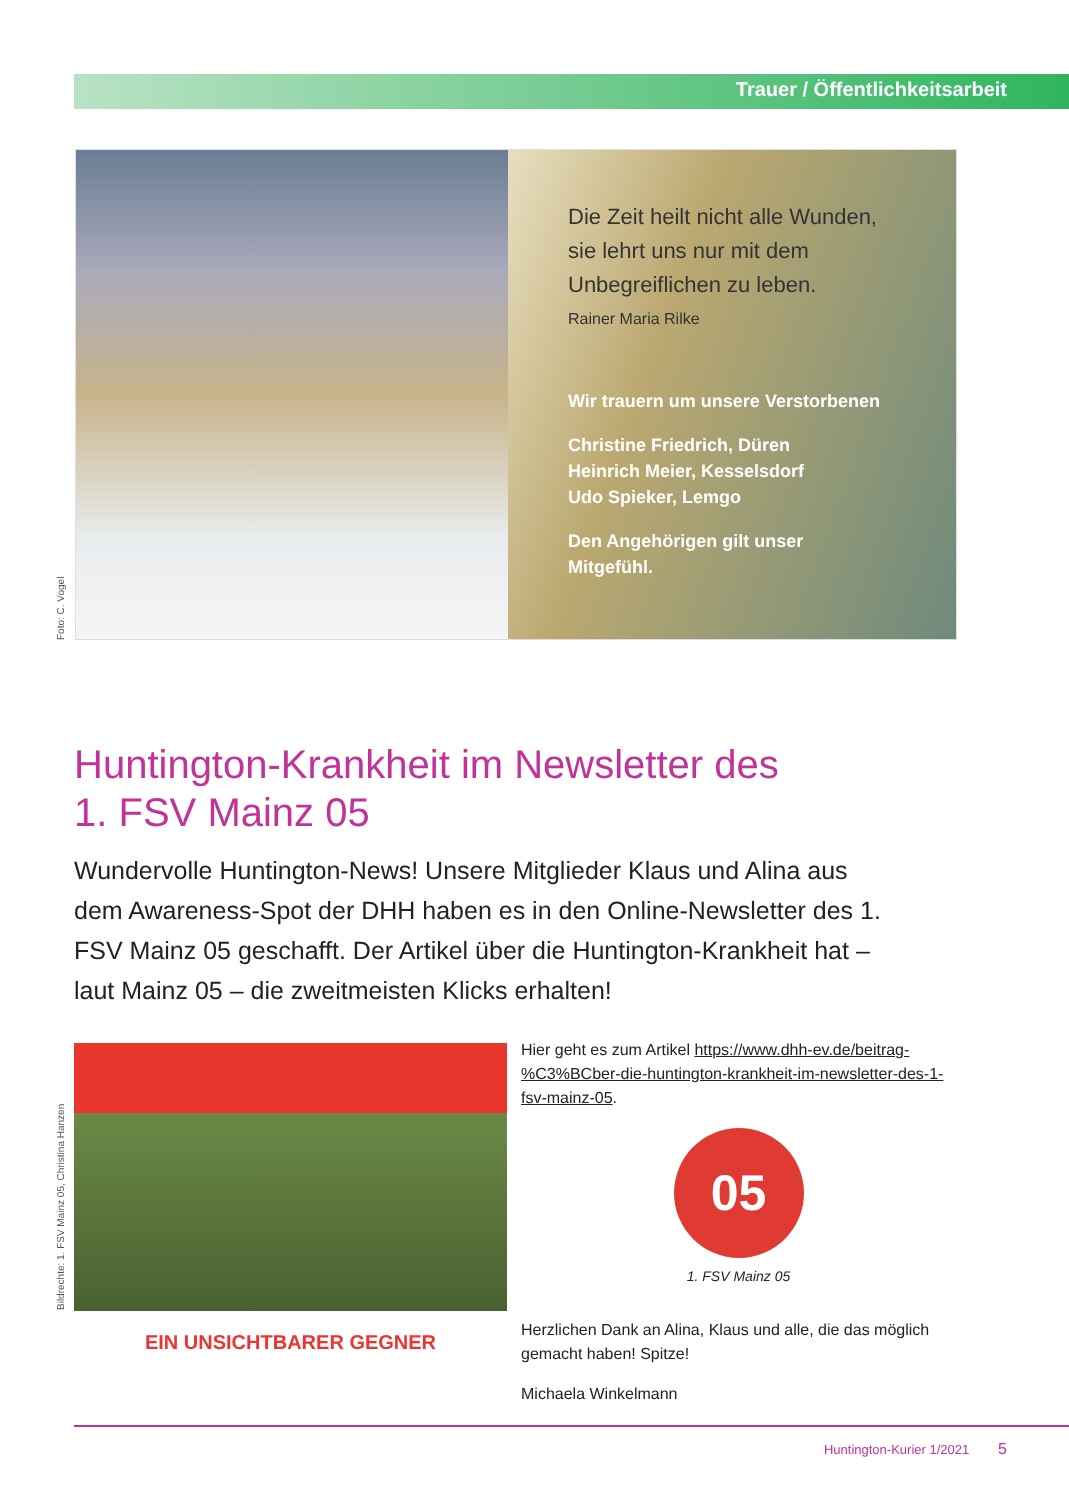Trauer / Öffentlichkeitsarbeit
Die Zeit heilt nicht alle Wunden,
sie lehrt uns nur mit dem
Unbegreiflichen zu leben.
Rainer Maria Rilke
Wir trauern um unsere Verstorbenen
Christine Friedrich, Düren
Heinrich Meier, Kesselsdorf
Udo Spieker, Lemgo
Den Angehörigen gilt unser
Mitgefühl.
Foto: C. Vogel
Huntington-Krankheit im Newsletter des
1. FSV Mainz 05
Wundervolle Huntington-News! Unsere Mitglieder Klaus und Alina aus dem Awareness-Spot der DHH haben es in den Online-Newsletter des 1. FSV Mainz 05 geschafft. Der Artikel über die Huntington-Krankheit hat – laut Mainz 05 – die zweitmeisten Klicks erhalten!
Bildrechte: 1. FSV Mainz 05, Christina Hanzen
EIN UNSICHTBARER GEGNER
Hier geht es zum Artikel https://www.dhh-ev.de/beitrag-%C3%BCber-die-huntington-krankheit-im-newsletter-des-1-fsv-mainz-05.
05
1. FSV Mainz 05
Herzlichen Dank an Alina, Klaus und alle, die das möglich gemacht haben! Spitze!
Michaela Winkelmann
Huntington-Kurier 1/2021 5